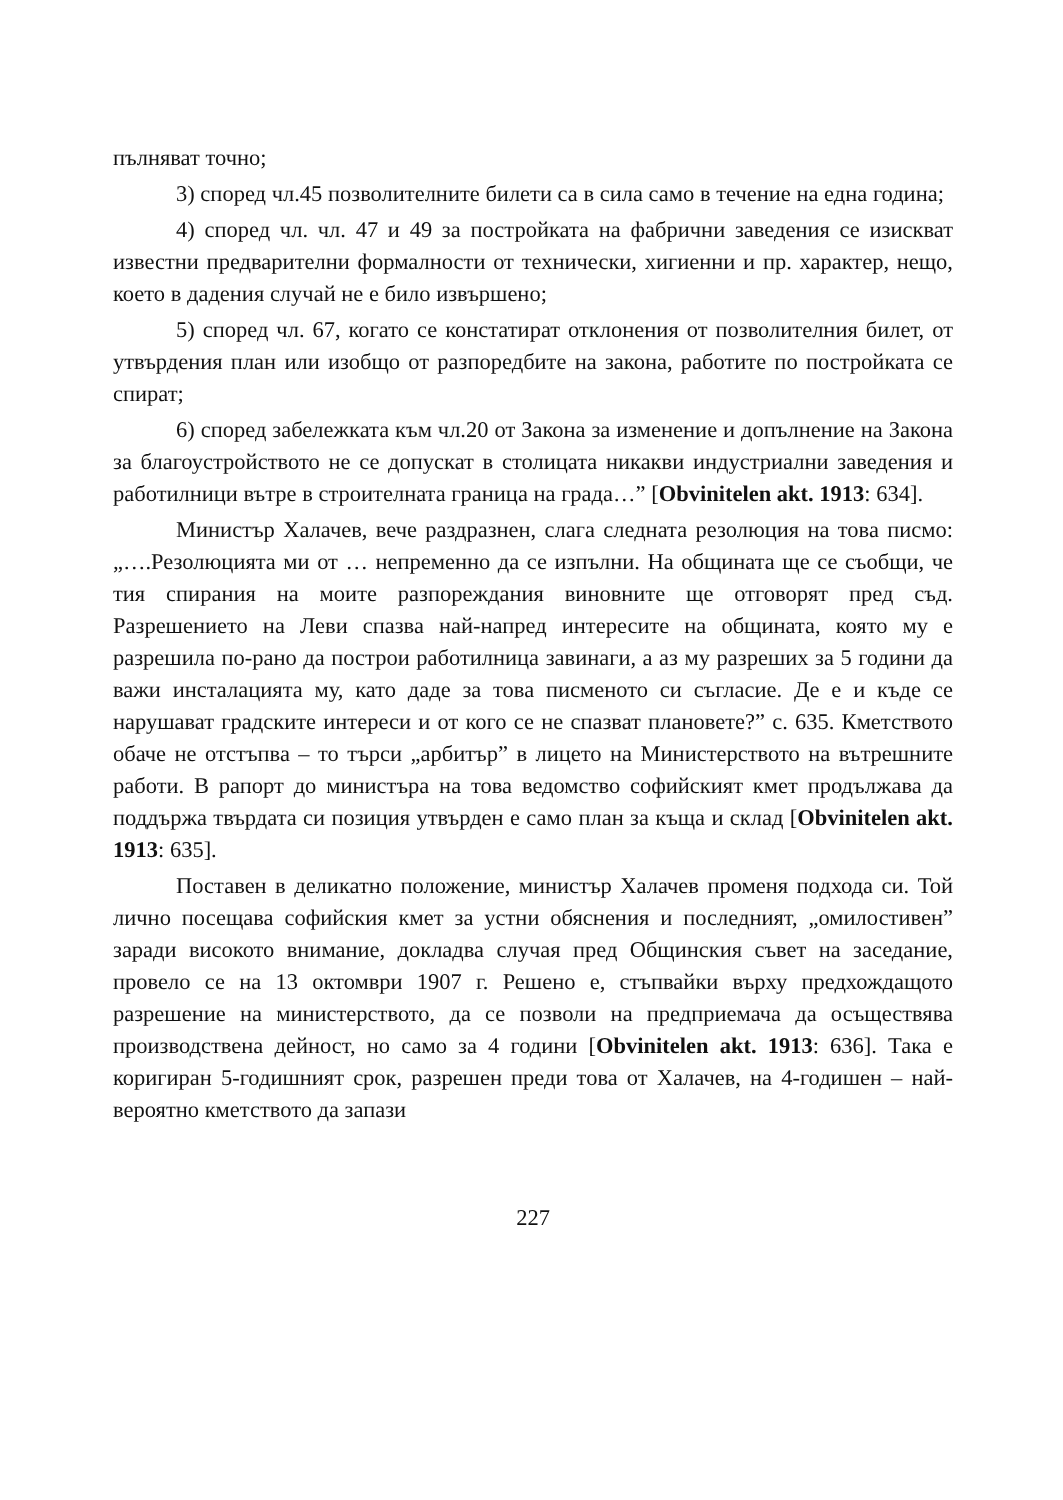пълняват точно;
3) според чл.45 позволителните билети са в сила само в течение на една година;
4) според чл. чл. 47 и 49 за постройката на фабрични заведения се изискват известни предварителни формалности от технически, хигиенни и пр. характер, нещо, което в дадения случай не е било извършено;
5) според чл. 67, когато се констатират отклонения от позволителния билет, от утвърдения план или изобщо от разпоредбите на закона, работите по постройката се спират;
6) според забележката към чл.20 от Закона за изменение и допълнение на Закона за благоустройството не се допускат в столицата никакви индустриални заведения и работилници вътре в строителната граница на града…” [Obvinitelen akt. 1913: 634].
Министър Халачев, вече раздразнен, слага следната резолюция на това писмо: „….Резолюцията ми от … непременно да се изпълни. На общината ще се съобщи, че тия спирания на моите разпореждания виновните ще отговорят пред съд. Разрешението на Леви спазва най-напред интересите на общината, която му е разрешила по-рано да построи работилница завинаги, а аз му разреших за 5 години да важи инсталацията му, като даде за това писменото си съгласие. Де е и къде се нарушават градските интереси и от кого се не спазват плановете?” с. 635. Кметството обаче не отстъпва – то търси „арбитър” в лицето на Министерството на вътрешните работи. В рапорт до министъра на това ведомство софийският кмет продължава да поддържа твърдата си позиция утвърден е само план за къща и склад [Obvinitelen akt. 1913: 635].
Поставен в деликатно положение, министър Халачев променя подхода си. Той лично посещава софийския кмет за устни обяснения и последният, „омилостивен” заради високото внимание, докладва случая пред Общинския съвет на заседание, провело се на 13 октомври 1907 г. Решено е, стъпвайки върху предхождащото разрешение на министерството, да се позволи на предприемача да осъществява производствена дейност, но само за 4 години [Obvinitelen akt. 1913: 636]. Така е коригиран 5-годишният срок, разрешен преди това от Халачев, на 4-годишен – най-вероятно кметството да запази
227